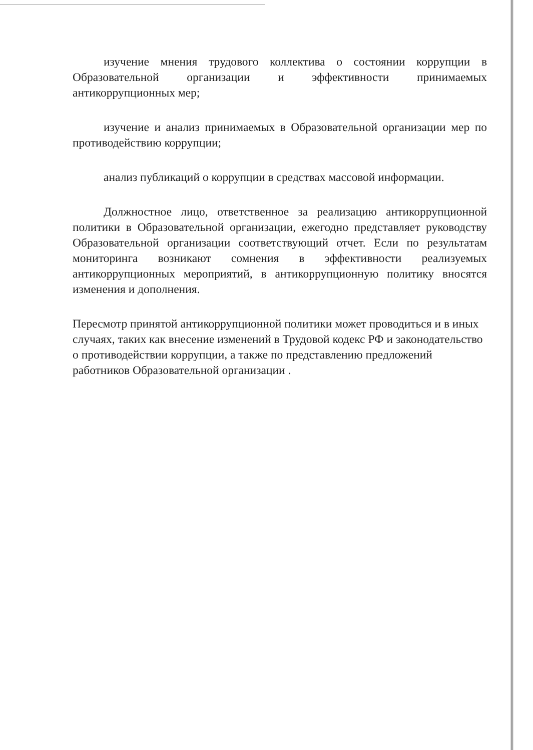изучение мнения трудового коллектива о состоянии коррупции в Образовательной организации и эффективности принимаемых антикоррупционных мер;
изучение и анализ принимаемых в Образовательной организации мер по противодействию коррупции;
анализ публикаций о коррупции в средствах массовой информации.
Должностное лицо, ответственное за реализацию антикоррупционной политики в Образовательной организации, ежегодно представляет руководству Образовательной организации соответствующий отчет. Если по результатам мониторинга возникают сомнения в эффективности реализуемых антикоррупционных мероприятий, в антикоррупционную политику вносятся изменения и дополнения.
Пересмотр принятой антикоррупционной политики может проводиться и в иных случаях, таких как внесение изменений в Трудовой кодекс РФ и законодательство о противодействии коррупции, а также по представлению предложений работников Образовательной организации .